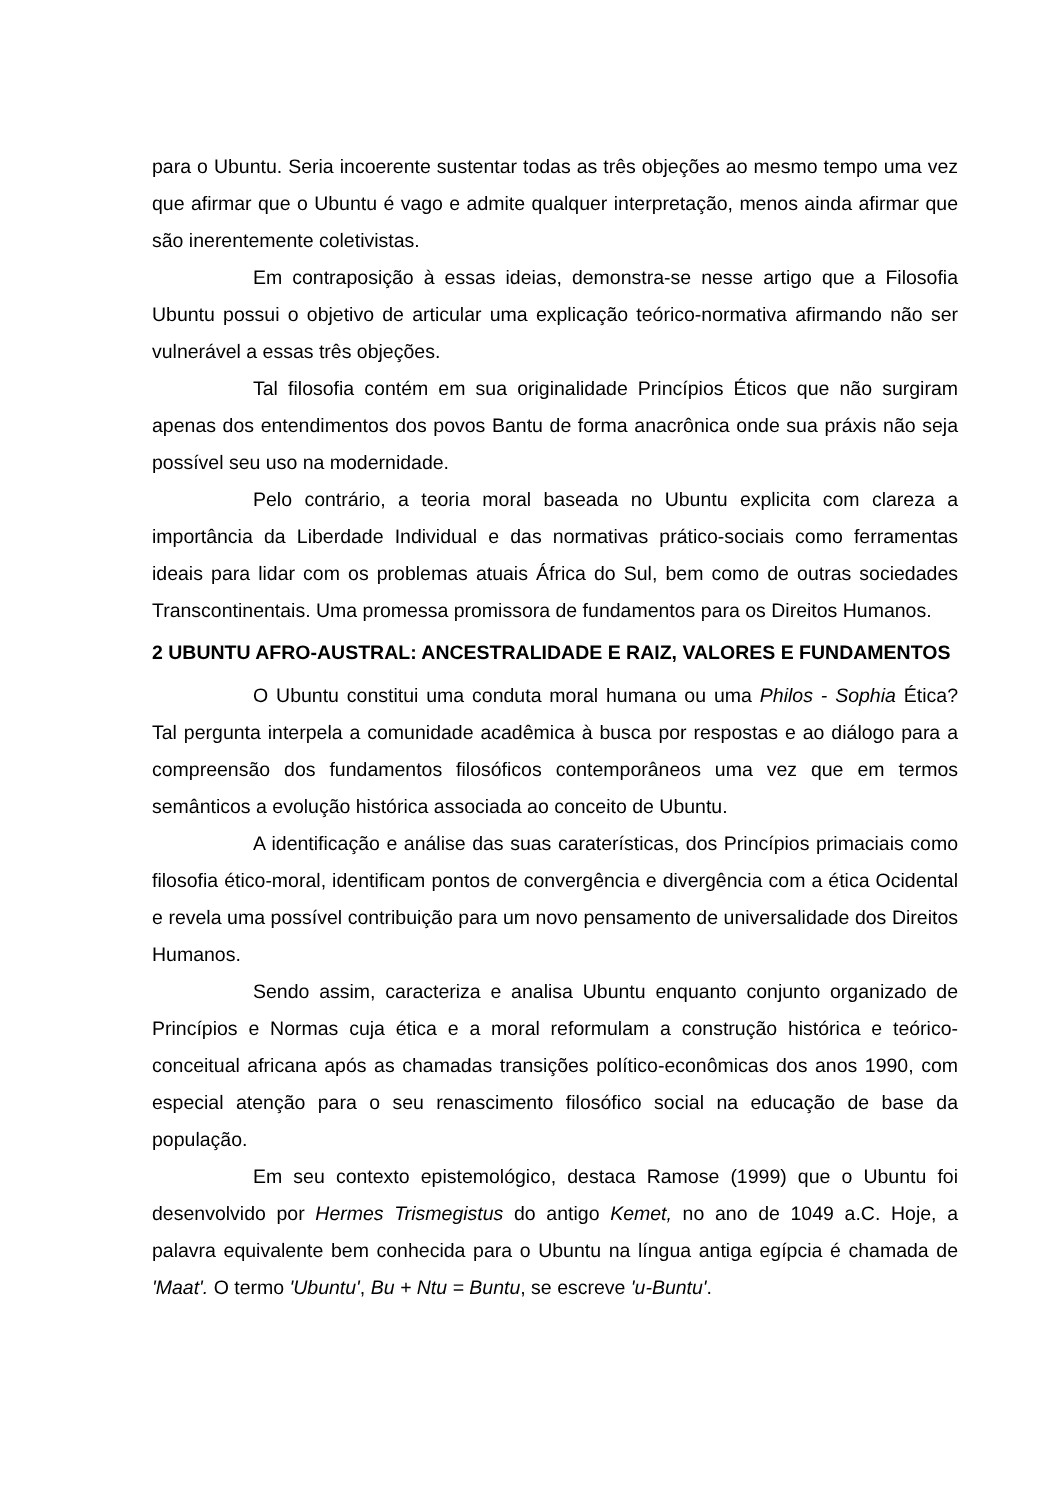para o Ubuntu. Seria incoerente sustentar todas as três objeções ao mesmo tempo uma vez que afirmar que o Ubuntu é vago e admite qualquer interpretação, menos ainda afirmar que são inerentemente coletivistas.
Em contraposição à essas ideias, demonstra-se nesse artigo que a Filosofia Ubuntu possui o objetivo de articular uma explicação teórico-normativa afirmando não ser vulnerável a essas três objeções.
Tal filosofia contém em sua originalidade Princípios Éticos que não surgiram apenas dos entendimentos dos povos Bantu de forma anacrônica onde sua práxis não seja possível seu uso na modernidade.
Pelo contrário, a teoria moral baseada no Ubuntu explicita com clareza a importância da Liberdade Individual e das normativas prático-sociais como ferramentas ideais para lidar com os problemas atuais África do Sul, bem como de outras sociedades Transcontinentais. Uma promessa promissora de fundamentos para os Direitos Humanos.
2 UBUNTU AFRO-AUSTRAL: ANCESTRALIDADE E RAIZ, VALORES E FUNDAMENTOS
O Ubuntu constitui uma conduta moral humana ou uma Philos - Sophia Ética? Tal pergunta interpela a comunidade acadêmica à busca por respostas e ao diálogo para a compreensão dos fundamentos filosóficos contemporâneos uma vez que em termos semânticos a evolução histórica associada ao conceito de Ubuntu.
A identificação e análise das suas caraterísticas, dos Princípios primaciais como filosofia ético-moral, identificam pontos de convergência e divergência com a ética Ocidental e revela uma possível contribuição para um novo pensamento de universalidade dos Direitos Humanos.
Sendo assim, caracteriza e analisa Ubuntu enquanto conjunto organizado de Princípios e Normas cuja ética e a moral reformulam a construção histórica e teórico-conceitual africana após as chamadas transições político-econômicas dos anos 1990, com especial atenção para o seu renascimento filosófico social na educação de base da população.
Em seu contexto epistemológico, destaca Ramose (1999) que o Ubuntu foi desenvolvido por Hermes Trismegistus do antigo Kemet, no ano de 1049 a.C. Hoje, a palavra equivalente bem conhecida para o Ubuntu na língua antiga egípcia é chamada de 'Maat'. O termo 'Ubuntu', Bu + Ntu = Buntu, se escreve 'u-Buntu'.